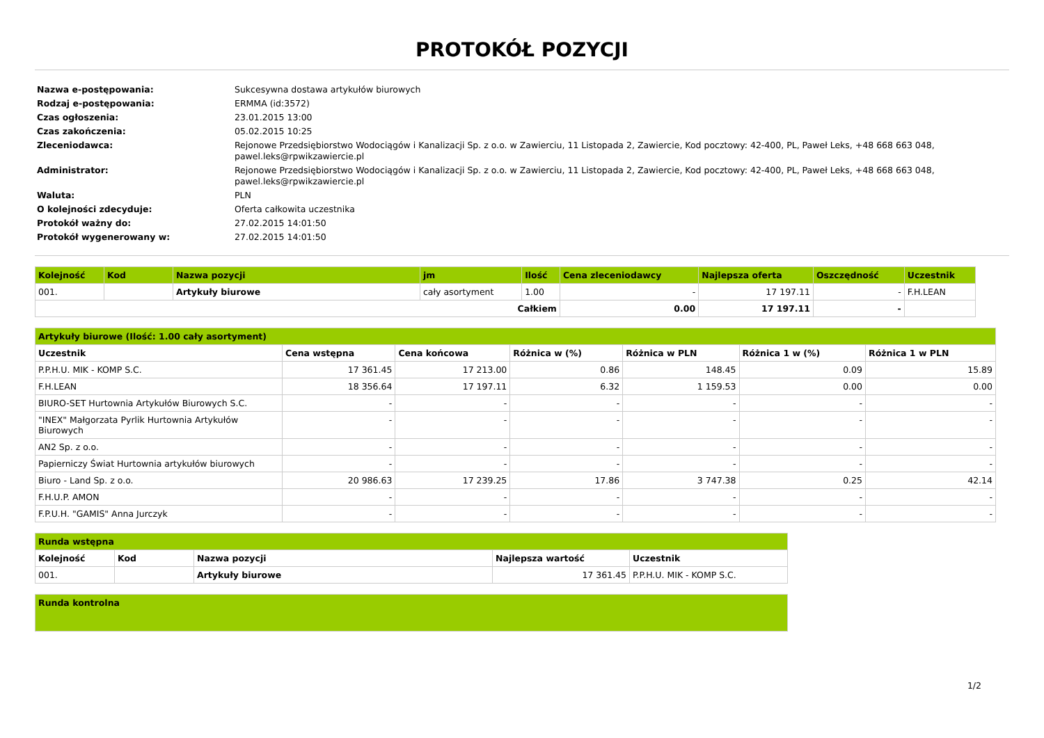PROTOKÓŁ POZYCJI
| Nazwa e-postępowania: | Sukcesywna dostawa artykułów biurowych |
| Rodzaj e-postępowania: | ERMMA (id:3572) |
| Czas ogłoszenia: | 23.01.2015 13:00 |
| Czas zakończenia: | 05.02.2015 10:25 |
| Zleceniodawca: | Rejonowe Przedsiębiorstwo Wodociągów i Kanalizacji Sp. z o.o. w Zawierciu, 11 Listopada 2, Zawiercie, Kod pocztowy: 42-400, PL, Paweł Leks, +48 668 663 048, pawel.leks@rpwikzawiercie.pl |
| Administrator: | Rejonowe Przedsiębiorstwo Wodociągów i Kanalizacji Sp. z o.o. w Zawierciu, 11 Listopada 2, Zawiercie, Kod pocztowy: 42-400, PL, Paweł Leks, +48 668 663 048, pawel.leks@rpwikzawiercie.pl |
| Waluta: | PLN |
| O kolejności zdecyduje: | Oferta całkowita uczestnika |
| Protokół ważny do: | 27.02.2015 14:01:50 |
| Protokół wygenerowany w: | 27.02.2015 14:01:50 |
| Kolejność | Kod | Nazwa pozycji | jm | Ilość | Cena zleceniodawcy | Najlepsza oferta | Oszczędność | Uczestnik |
| --- | --- | --- | --- | --- | --- | --- | --- | --- |
| 001. | | Artykuły biurowe | cały asortyment | 1.00 | - | 17 197.11 | - | F.H.LEAN |
| Całkiem | | | | | 0.00 | 17 197.11 | - | |
| Artykuły biurowe (Ilość: 1.00 cały asortyment) | | | | | | |
| --- | --- | --- | --- | --- | --- | --- |
| Uczestnik | Cena wstępna | Cena końcowa | Różnica w (%) | Różnica w PLN | Różnica 1 w (%) | Różnica 1 w PLN |
| P.P.H.U. MIK - KOMP S.C. | 17 361.45 | 17 213.00 | 0.86 | 148.45 | 0.09 | 15.89 |
| F.H.LEAN | 18 356.64 | 17 197.11 | 6.32 | 1 159.53 | 0.00 | 0.00 |
| BIURO-SET Hurtownia Artykułów Biurowych S.C. | - | - | - | - | - | - |
| "INEX" Małgorzata Pyrlik Hurtownia Artykułów Biurowych | - | - | - | - | - | - |
| AN2 Sp. z o.o. | - | - | - | - | - | - |
| Papierniczy Świat Hurtownia artykułów biurowych | - | - | - | - | - | - |
| Biuro - Land Sp. z o.o. | 20 986.63 | 17 239.25 | 17.86 | 3 747.38 | 0.25 | 42.14 |
| F.H.U.P. AMON | - | - | - | - | - | - |
| F.P.U.H. "GAMIS" Anna Jurczyk | - | - | - | - | - | - |
| Runda wstępna | | | | |
| --- | --- | --- | --- | --- |
| Kolejność | Kod | Nazwa pozycji | Najlepsza wartość | Uczestnik |
| 001. | | Artykuły biurowe | 17 361.45 | P.P.H.U. MIK - KOMP S.C. |
| Runda kontrolna |
| --- |
1/2